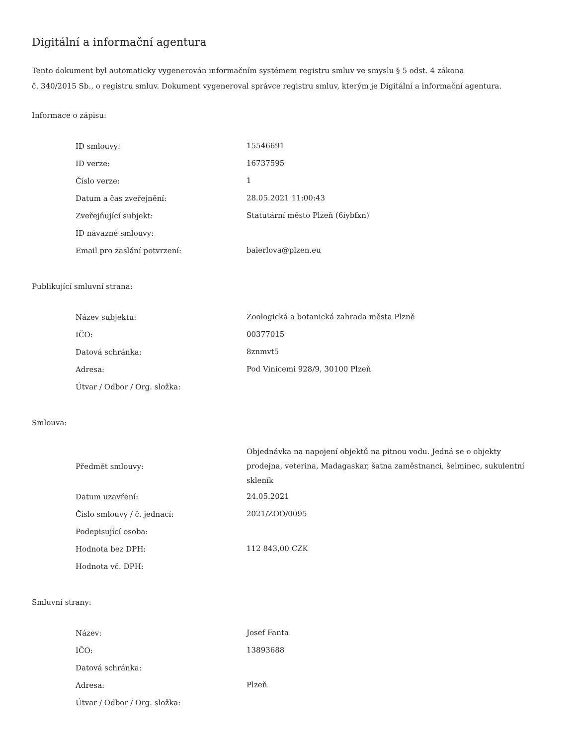Digitální a informační agentura
Tento dokument byl automaticky vygenerován informačním systémem registru smluv ve smyslu § 5 odst. 4 zákona
č. 340/2015 Sb., o registru smluv. Dokument vygeneroval správce registru smluv, kterým je Digitální a informační agentura.
Informace o zápisu:
| ID smlouvy: | 15546691 |
| ID verze: | 16737595 |
| Číslo verze: | 1 |
| Datum a čas zveřejnění: | 28.05.2021 11:00:43 |
| Zveřejňující subjekt: | Statutární město Plzeň (6iybfxn) |
| ID návazné smlouvy: | |
| Email pro zaslání potvrzení: | baierlova@plzen.eu |
Publikující smluvní strana:
| Název subjektu: | Zoologická a botanická zahrada města Plzně |
| IČO: | 00377015 |
| Datová schránka: | 8znmvt5 |
| Adresa: | Pod Vinicemi 928/9, 30100 Plzeň |
| Útvar / Odbor / Org. složka: | |
Smlouva:
| Předmět smlouvy: | Objednávka na napojení objektů na pitnou vodu. Jedná se o objekty prodejna, veterina, Madagaskar, šatna zaměstnanci, šelminec, sukulentní skleník |
| Datum uzavření: | 24.05.2021 |
| Číslo smlouvy / č. jednací: | 2021/ZOO/0095 |
| Podepisující osoba: | |
| Hodnota bez DPH: | 112 843,00 CZK |
| Hodnota vč. DPH: | |
Smluvní strany:
| Název: | Josef Fanta |
| IČO: | 13893688 |
| Datová schránka: | |
| Adresa: | Plzeň |
| Útvar / Odbor / Org. složka: | |